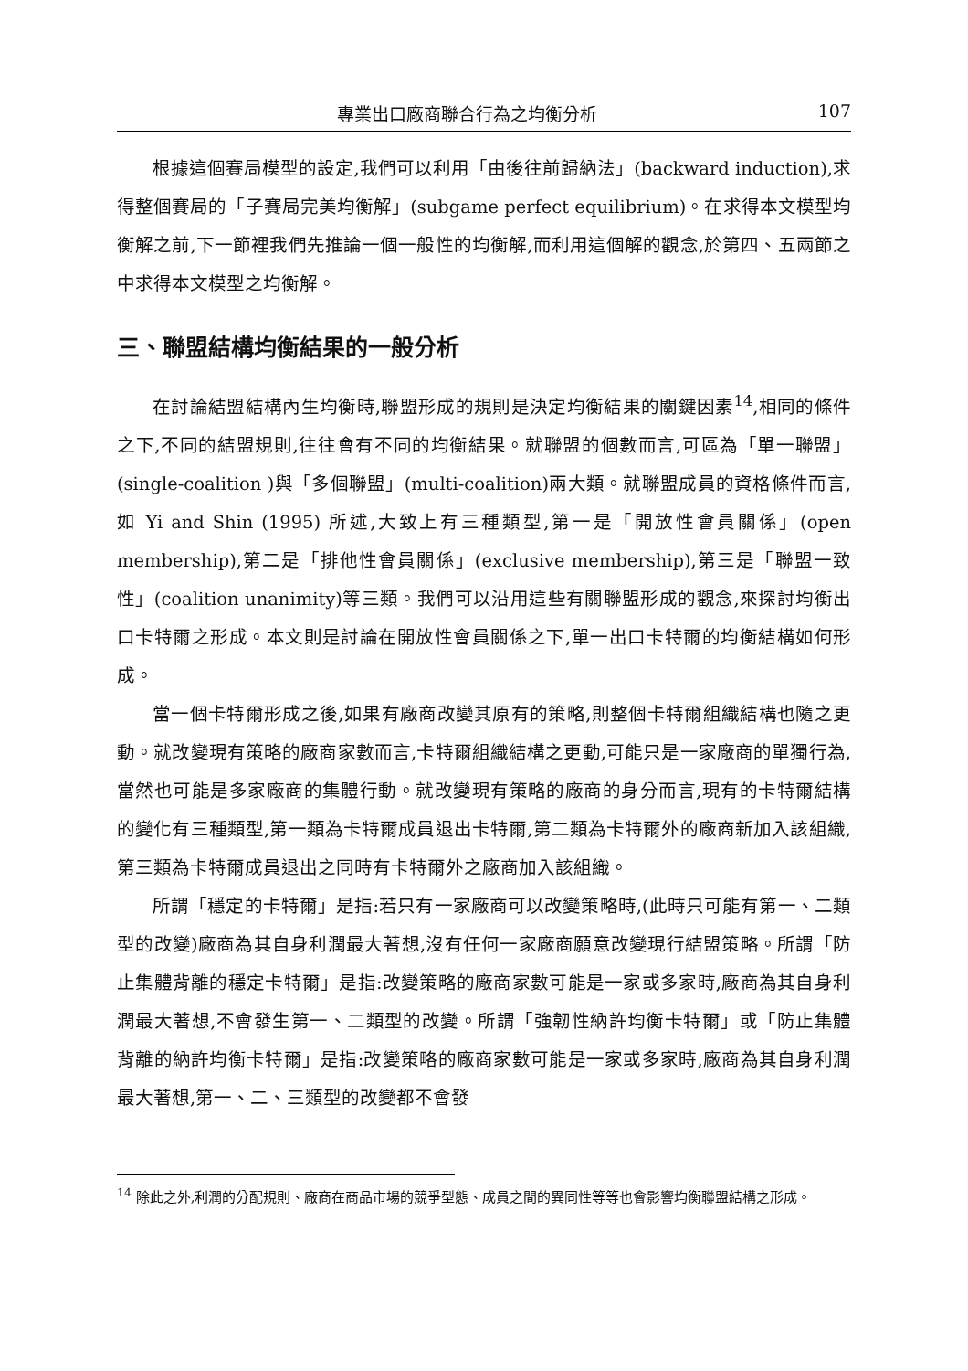專業出口廠商聯合行為之均衡分析 107
根據這個賽局模型的設定,我們可以利用「由後往前歸納法」(backward induction),求得整個賽局的「子賽局完美均衡解」(subgame perfect equilibrium)。在求得本文模型均衡解之前,下一節裡我們先推論一個一般性的均衡解,而利用這個解的觀念,於第四、五兩節之中求得本文模型之均衡解。
三、聯盟結構均衡結果的一般分析
在討論結盟結構內生均衡時,聯盟形成的規則是決定均衡結果的關鍵因素<sup>14</sup>,相同的條件之下,不同的結盟規則,往往會有不同的均衡結果。就聯盟的個數而言,可區為「單一聯盟」(single-coalition )與「多個聯盟」(multi-coalition)兩大類。就聯盟成員的資格條件而言,如 Yi and Shin (1995) 所述,大致上有三種類型,第一是「開放性會員關係」(open membership),第二是「排他性會員關係」(exclusive membership),第三是「聯盟一致性」(coalition unanimity)等三類。我們可以沿用這些有關聯盟形成的觀念,來探討均衡出口卡特爾之形成。本文則是討論在開放性會員關係之下,單一出口卡特爾的均衡結構如何形成。
當一個卡特爾形成之後,如果有廠商改變其原有的策略,則整個卡特爾組織結構也隨之更動。就改變現有策略的廠商家數而言,卡特爾組織結構之更動,可能只是一家廠商的單獨行為,當然也可能是多家廠商的集體行動。就改變現有策略的廠商的身分而言,現有的卡特爾結構的變化有三種類型,第一類為卡特爾成員退出卡特爾,第二類為卡特爾外的廠商新加入該組織,第三類為卡特爾成員退出之同時有卡特爾外之廠商加入該組織。
所謂「穩定的卡特爾」是指:若只有一家廠商可以改變策略時,(此時只可能有第一、二類型的改變)廠商為其自身利潤最大著想,沒有任何一家廠商願意改變現行結盟策略。所謂「防止集體背離的穩定卡特爾」是指:改變策略的廠商家數可能是一家或多家時,廠商為其自身利潤最大著想,不會發生第一、二類型的改變。所謂「強韌性納許均衡卡特爾」或「防止集體背離的納許均衡卡特爾」是指:改變策略的廠商家數可能是一家或多家時,廠商為其自身利潤最大著想,第一、二、三類型的改變都不會發
<sup>14</sup> 除此之外,利潤的分配規則、廠商在商品市場的競爭型態、成員之間的異同性等等也會影響均衡聯盟結構之形成。